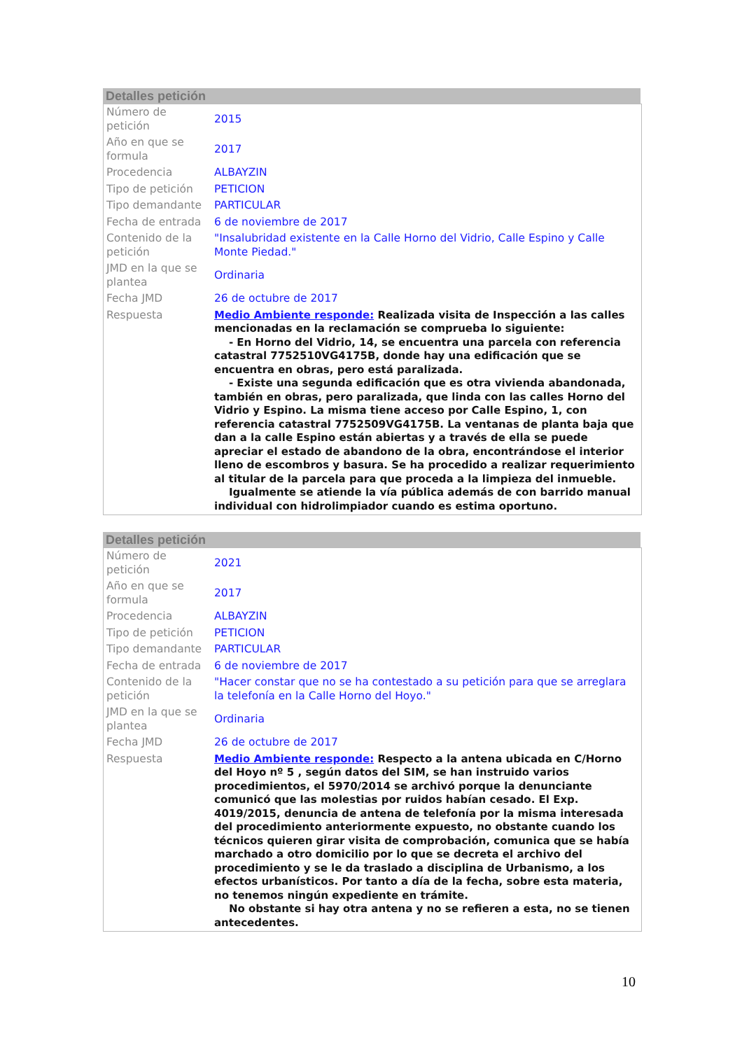Detalles petición
| Número de petición | 2015 |
| Año en que se formula | 2017 |
| Procedencia | ALBAYZIN |
| Tipo de petición | PETICION |
| Tipo demandante | PARTICULAR |
| Fecha de entrada | 6 de noviembre de 2017 |
| Contenido de la petición | "Insalubridad existente en la Calle Horno del Vidrio, Calle Espino y Calle Monte Piedad." |
| JMD en la que se plantea | Ordinaria |
| Fecha JMD | 26 de octubre de 2017 |
| Respuesta | Medio Ambiente responde: Realizada visita de Inspección a las calles mencionadas en la reclamación se comprueba lo siguiente: - En Horno del Vidrio, 14, se encuentra una parcela con referencia catastral 7752510VG4175B, donde hay una edificación que se encuentra en obras, pero está paralizada. - Existe una segunda edificación que es otra vivienda abandonada, también en obras, pero paralizada, que linda con las calles Horno del Vidrio y Espino. La misma tiene acceso por Calle Espino, 1, con referencia catastral 7752509VG4175B. La ventanas de planta baja que dan a la calle Espino están abiertas y a través de ella se puede apreciar el estado de abandono de la obra, encontrándose el interior lleno de escombros y basura. Se ha procedido a realizar requerimiento al titular de la parcela para que proceda a la limpieza del inmueble. Igualmente se atiende la vía pública además de con barrido manual individual con hidrolimpiador cuando es estima oportuno. |
Detalles petición
| Número de petición | 2021 |
| Año en que se formula | 2017 |
| Procedencia | ALBAYZIN |
| Tipo de petición | PETICION |
| Tipo demandante | PARTICULAR |
| Fecha de entrada | 6 de noviembre de 2017 |
| Contenido de la petición | "Hacer constar que no se ha contestado a su petición para que se arreglara la telefonía en la Calle Horno del Hoyo." |
| JMD en la que se plantea | Ordinaria |
| Fecha JMD | 26 de octubre de 2017 |
| Respuesta | Medio Ambiente responde: Respecto a la antena ubicada en C/Horno del Hoyo nº 5 , según datos del SIM, se han instruido varios procedimientos, el 5970/2014 se archivó porque la denunciante comunicó que las molestias por ruidos habían cesado. El Exp. 4019/2015, denuncia de antena de telefonía por la misma interesada del procedimiento anteriormente expuesto, no obstante cuando los técnicos quieren girar visita de comprobación, comunica que se había marchado a otro domicilio por lo que se decreta el archivo del procedimiento y se le da traslado a disciplina de Urbanismo, a los efectos urbanísticos. Por tanto a día de la fecha, sobre esta materia, no tenemos ningún expediente en trámite. No obstante si hay otra antena y no se refieren a esta, no se tienen antecedentes. |
10